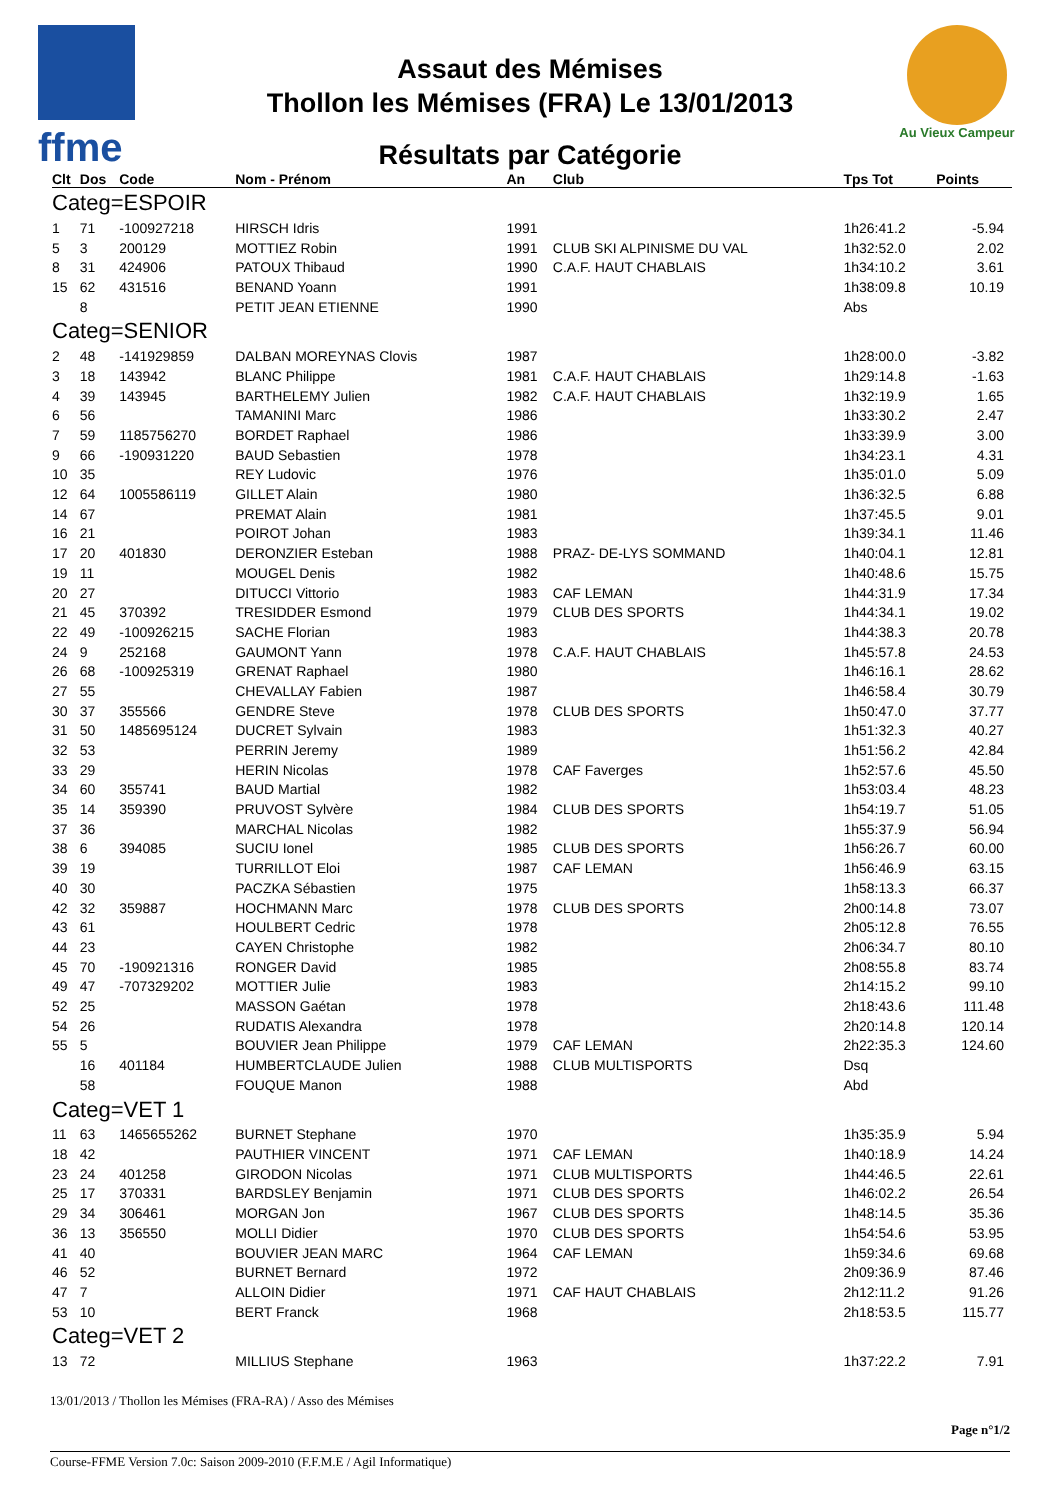ffme
Au Vieux Campeur
Assaut des Mémises
Thollon les Mémises (FRA) Le 13/01/2013
Résultats par Catégorie
| Clt | Dos | Code | Nom - Prénom | An | Club | Tps Tot | Points |
| --- | --- | --- | --- | --- | --- | --- | --- |
| Categ=ESPOIR | | | | | | | |
| 1 | 71 | -100927218 | HIRSCH Idris | 1991 | | 1h26:41.2 | -5.94 |
| 5 | 3 | 200129 | MOTTIEZ Robin | 1991 | CLUB SKI ALPINISME DU VAL | 1h32:52.0 | 2.02 |
| 8 | 31 | 424906 | PATOUX Thibaud | 1990 | C.A.F. HAUT CHABLAIS | 1h34:10.2 | 3.61 |
| 15 | 62 | 431516 | BENAND Yoann | 1991 | | 1h38:09.8 | 10.19 |
| | 8 | | PETIT JEAN ETIENNE | 1990 | | Abs | |
| Categ=SENIOR | | | | | | | |
| 2 | 48 | -141929859 | DALBAN MOREYNAS Clovis | 1987 | | 1h28:00.0 | -3.82 |
| 3 | 18 | 143942 | BLANC Philippe | 1981 | C.A.F. HAUT CHABLAIS | 1h29:14.8 | -1.63 |
| 4 | 39 | 143945 | BARTHELEMY Julien | 1982 | C.A.F. HAUT CHABLAIS | 1h32:19.9 | 1.65 |
| 6 | 56 | | TAMANINI Marc | 1986 | | 1h33:30.2 | 2.47 |
| 7 | 59 | 1185756270 | BORDET Raphael | 1986 | | 1h33:39.9 | 3.00 |
| 9 | 66 | -190931220 | BAUD Sebastien | 1978 | | 1h34:23.1 | 4.31 |
| 10 | 35 | | REY Ludovic | 1976 | | 1h35:01.0 | 5.09 |
| 12 | 64 | 1005586119 | GILLET Alain | 1980 | | 1h36:32.5 | 6.88 |
| 14 | 67 | | PREMAT Alain | 1981 | | 1h37:45.5 | 9.01 |
| 16 | 21 | | POIROT Johan | 1983 | | 1h39:34.1 | 11.46 |
| 17 | 20 | 401830 | DERONZIER Esteban | 1988 | PRAZ- DE-LYS SOMMAND | 1h40:04.1 | 12.81 |
| 19 | 11 | | MOUGEL Denis | 1982 | | 1h40:48.6 | 15.75 |
| 20 | 27 | | DITUCCI Vittorio | 1983 | CAF LEMAN | 1h44:31.9 | 17.34 |
| 21 | 45 | 370392 | TRESIDDER Esmond | 1979 | CLUB DES SPORTS | 1h44:34.1 | 19.02 |
| 22 | 49 | -100926215 | SACHE Florian | 1983 | | 1h44:38.3 | 20.78 |
| 24 | 9 | 252168 | GAUMONT Yann | 1978 | C.A.F. HAUT CHABLAIS | 1h45:57.8 | 24.53 |
| 26 | 68 | -100925319 | GRENAT Raphael | 1980 | | 1h46:16.1 | 28.62 |
| 27 | 55 | | CHEVALLAY Fabien | 1987 | | 1h46:58.4 | 30.79 |
| 30 | 37 | 355566 | GENDRE Steve | 1978 | CLUB DES SPORTS | 1h50:47.0 | 37.77 |
| 31 | 50 | 1485695124 | DUCRET Sylvain | 1983 | | 1h51:32.3 | 40.27 |
| 32 | 53 | | PERRIN Jeremy | 1989 | | 1h51:56.2 | 42.84 |
| 33 | 29 | | HERIN Nicolas | 1978 | CAF Faverges | 1h52:57.6 | 45.50 |
| 34 | 60 | 355741 | BAUD Martial | 1982 | | 1h53:03.4 | 48.23 |
| 35 | 14 | 359390 | PRUVOST Sylvère | 1984 | CLUB DES SPORTS | 1h54:19.7 | 51.05 |
| 37 | 36 | | MARCHAL Nicolas | 1982 | | 1h55:37.9 | 56.94 |
| 38 | 6 | 394085 | SUCIU Ionel | 1985 | CLUB DES SPORTS | 1h56:26.7 | 60.00 |
| 39 | 19 | | TURRILLOT Eloi | 1987 | CAF LEMAN | 1h56:46.9 | 63.15 |
| 40 | 30 | | PACZKA Sébastien | 1975 | | 1h58:13.3 | 66.37 |
| 42 | 32 | 359887 | HOCHMANN Marc | 1978 | CLUB DES SPORTS | 2h00:14.8 | 73.07 |
| 43 | 61 | | HOULBERT Cedric | 1978 | | 2h05:12.8 | 76.55 |
| 44 | 23 | | CAYEN Christophe | 1982 | | 2h06:34.7 | 80.10 |
| 45 | 70 | -190921316 | RONGER David | 1985 | | 2h08:55.8 | 83.74 |
| 49 | 47 | -707329202 | MOTTIER Julie | 1983 | | 2h14:15.2 | 99.10 |
| 52 | 25 | | MASSON Gaétan | 1978 | | 2h18:43.6 | 111.48 |
| 54 | 26 | | RUDATIS Alexandra | 1978 | | 2h20:14.8 | 120.14 |
| 55 | 5 | | BOUVIER Jean Philippe | 1979 | CAF LEMAN | 2h22:35.3 | 124.60 |
| | 16 | 401184 | HUMBERTCLAUDE Julien | 1988 | CLUB MULTISPORTS | Dsq | |
| | 58 | | FOUQUE Manon | 1988 | | Abd | |
| Categ=VET 1 | | | | | | | |
| 11 | 63 | 1465655262 | BURNET Stephane | 1970 | | 1h35:35.9 | 5.94 |
| 18 | 42 | | PAUTHIER VINCENT | 1971 | CAF LEMAN | 1h40:18.9 | 14.24 |
| 23 | 24 | 401258 | GIRODON Nicolas | 1971 | CLUB MULTISPORTS | 1h44:46.5 | 22.61 |
| 25 | 17 | 370331 | BARDSLEY Benjamin | 1971 | CLUB DES SPORTS | 1h46:02.2 | 26.54 |
| 29 | 34 | 306461 | MORGAN Jon | 1967 | CLUB DES SPORTS | 1h48:14.5 | 35.36 |
| 36 | 13 | 356550 | MOLLI Didier | 1970 | CLUB DES SPORTS | 1h54:54.6 | 53.95 |
| 41 | 40 | | BOUVIER JEAN MARC | 1964 | CAF LEMAN | 1h59:34.6 | 69.68 |
| 46 | 52 | | BURNET Bernard | 1972 | | 2h09:36.9 | 87.46 |
| 47 | 7 | | ALLOIN Didier | 1971 | CAF HAUT CHABLAIS | 2h12:11.2 | 91.26 |
| 53 | 10 | | BERT Franck | 1968 | | 2h18:53.5 | 115.77 |
| Categ=VET 2 | | | | | | | |
| 13 | 72 | | MILLIUS Stephane | 1963 | | 1h37:22.2 | 7.91 |
13/01/2013 / Thollon les Mémises (FRA-RA) / Asso des Mémises
Page n°1/2
Course-FFME Version 7.0c: Saison 2009-2010 (F.F.M.E / Agil Informatique)